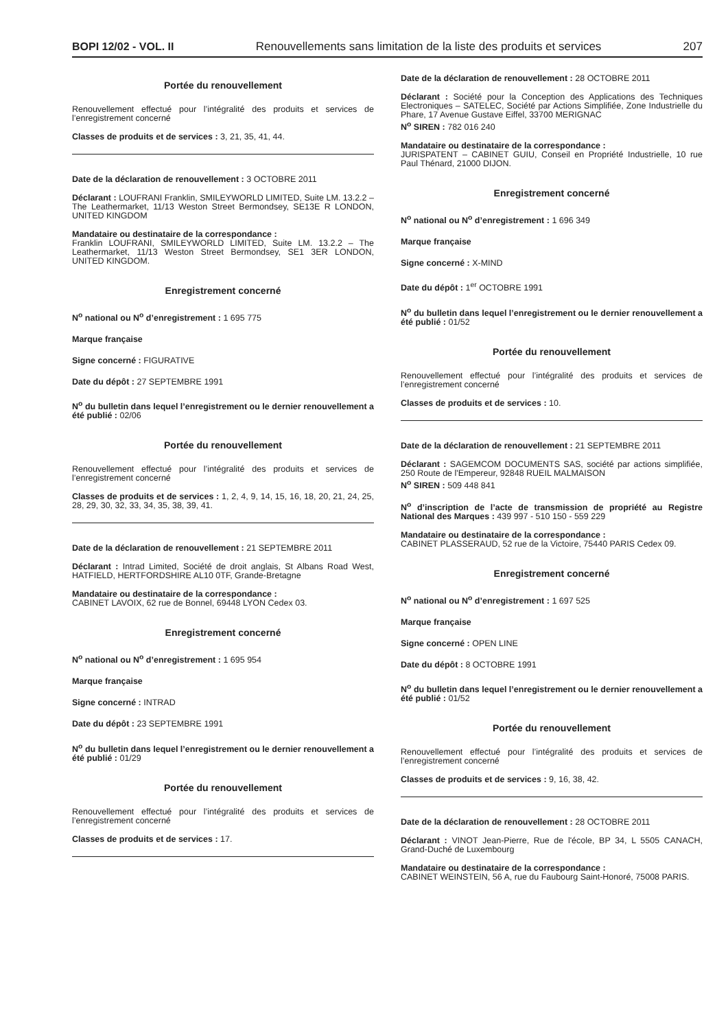BOPI 12/02 - VOL. II Renouvellements sans limitation de la liste des produits et services 207
Portée du renouvellement
Renouvellement effectué pour l’intégralité des produits et services de l’enregistrement concerné
Classes de produits et de services : 3, 21, 35, 41, 44.
Date de la déclaration de renouvellement : 3 OCTOBRE 2011
Déclarant : LOUFRANI Franklin, SMILEYWORLD LIMITED, Suite LM. 13.2.2 – The Leathermarket, 11/13 Weston Street Bermondsey, SE13E R LONDON, UNITED KINGDOM
Mandataire ou destinataire de la correspondance :
Franklin LOUFRANI, SMILEYWORLD LIMITED, Suite LM. 13.2.2 – The Leathermarket, 11/13 Weston Street Bermondsey, SE1 3ER LONDON, UNITED KINGDOM.
Enregistrement concerné
N<sup>o</sup> national ou N<sup>o</sup> d’enregistrement : 1 695 775
Marque française
Signe concerné : FIGURATIVE
Date du dépôt : 27 SEPTEMBRE 1991
N<sup>o</sup> du bulletin dans lequel l’enregistrement ou le dernier renouvellement a été publié : 02/06
Portée du renouvellement
Renouvellement effectué pour l’intégralité des produits et services de l’enregistrement concerné
Classes de produits et de services : 1, 2, 4, 9, 14, 15, 16, 18, 20, 21, 24, 25, 28, 29, 30, 32, 33, 34, 35, 38, 39, 41.
Date de la déclaration de renouvellement : 21 SEPTEMBRE 2011
Déclarant : Intrad Limited, Société de droit anglais, St Albans Road West, HATFIELD, HERTFORDSHIRE AL10 0TF, Grande-Bretagne
Mandataire ou destinataire de la correspondance :
CABINET LAVOIX, 62 rue de Bonnel, 69448 LYON Cedex 03.
Enregistrement concerné
N<sup>o</sup> national ou N<sup>o</sup> d’enregistrement : 1 695 954
Marque française
Signe concerné : INTRAD
Date du dépôt : 23 SEPTEMBRE 1991
N<sup>o</sup> du bulletin dans lequel l’enregistrement ou le dernier renouvellement a été publié : 01/29
Portée du renouvellement
Renouvellement effectué pour l’intégralité des produits et services de l’enregistrement concerné
Classes de produits et de services : 17.
Date de la déclaration de renouvellement : 28 OCTOBRE 2011
Déclarant : Société pour la Conception des Applications des Techniques Electroniques – SATELEC, Société par Actions Simplifiée, Zone Industrielle du Phare, 17 Avenue Gustave Eiffel, 33700 MERIGNAC
N<sup>o</sup> SIREN : 782 016 240
Mandataire ou destinataire de la correspondance :
JURISPATENT – CABINET GUIU, Conseil en Propriété Industrielle, 10 rue Paul Thénard, 21000 DIJON.
Enregistrement concerné
N<sup>o</sup> national ou N<sup>o</sup> d’enregistrement : 1 696 349
Marque française
Signe concerné : X-MIND
Date du dépôt : 1<sup>er</sup> OCTOBRE 1991
N<sup>o</sup> du bulletin dans lequel l’enregistrement ou le dernier renouvellement a été publié : 01/52
Portée du renouvellement
Renouvellement effectué pour l’intégralité des produits et services de l’enregistrement concerné
Classes de produits et de services : 10.
Date de la déclaration de renouvellement : 21 SEPTEMBRE 2011
Déclarant : SAGEMCOM DOCUMENTS SAS, société par actions simplifiée, 250 Route de l'Empereur, 92848 RUEIL MALMAISON
N<sup>o</sup> SIREN : 509 448 841
N<sup>o</sup> d’inscription de l’acte de transmission de propriété au Registre National des Marques : 439 997 - 510 150 - 559 229
Mandataire ou destinataire de la correspondance :
CABINET PLASSERAUD, 52 rue de la Victoire, 75440 PARIS Cedex 09.
Enregistrement concerné
N<sup>o</sup> national ou N<sup>o</sup> d’enregistrement : 1 697 525
Marque française
Signe concerné : OPEN LINE
Date du dépôt : 8 OCTOBRE 1991
N<sup>o</sup> du bulletin dans lequel l’enregistrement ou le dernier renouvellement a été publié : 01/52
Portée du renouvellement
Renouvellement effectué pour l’intégralité des produits et services de l’enregistrement concerné
Classes de produits et de services : 9, 16, 38, 42.
Date de la déclaration de renouvellement : 28 OCTOBRE 2011
Déclarant : VINOT Jean-Pierre, Rue de l'école, BP 34, L 5505 CANACH, Grand-Duché de Luxembourg
Mandataire ou destinataire de la correspondance :
CABINET WEINSTEIN, 56 A, rue du Faubourg Saint-Honoré, 75008 PARIS.